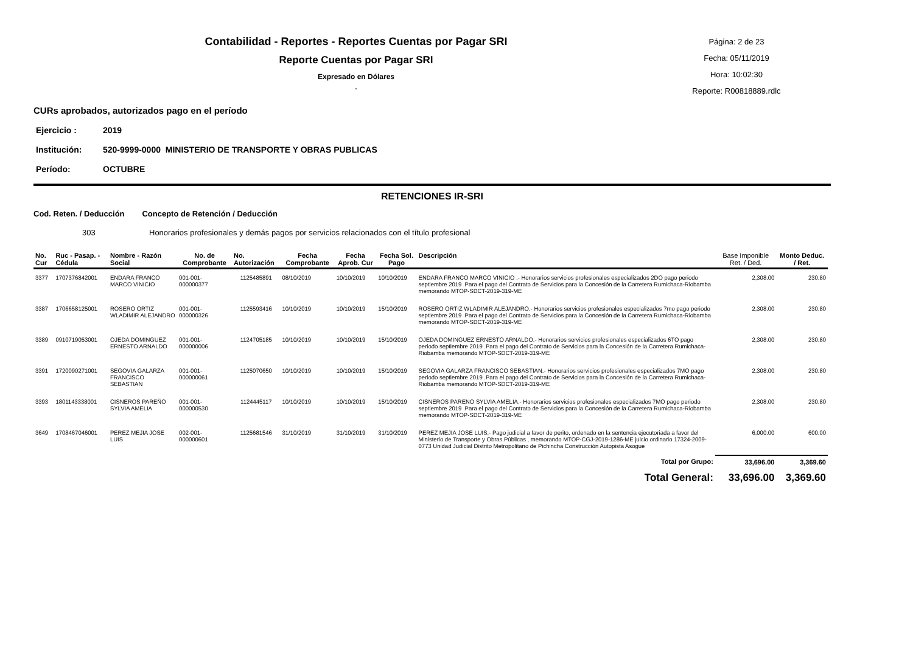Contabilidad - Reportes - Reportes Cuentas por Pagar SRI
Reporte Cuentas por Pagar SRI
Expresado en Dólares
.
Página: 2 de 23
Fecha: 05/11/2019
Hora: 10:02:30
Reporte: R00818889.rdlc
CURs aprobados, autorizados pago en el período
Ejercicio : 2019
Institución: 520-9999-0000 MINISTERIO DE TRANSPORTE Y OBRAS PUBLICAS
Período: OCTUBRE
RETENCIONES IR-SRI
Cod. Reten. / Deducción Concepto de Retención / Deducción
303 Honorarios profesionales y demás pagos por servicios relacionados con el título profesional
| No. Cur | Ruc - Pasap. - Cédula | Nombre - Razón Social | No. de Comprobante | No. Autorización | Fecha Comprobante | Fecha Aprob. Cur | Fecha Sol. Pago | Descripción | Base Imponible Ret. / Ded. | Monto Deduc. / Ret. |
| --- | --- | --- | --- | --- | --- | --- | --- | --- | --- | --- |
| 3377 | 1707376842001 | ENDARA FRANCO MARCO VINICIO | 001-001-000000377 | 1125485891 | 08/10/2019 | 10/10/2019 | 10/10/2019 | ENDARA FRANCO MARCO VINICIO .- Honorarios servicios profesionales especializados 2DO pago periodo septiembre 2019 .Para el pago del Contrato de Servicios para la Concesión de la Carretera Rumichaca-Riobamba memorando MTOP-SDCT-2019-319-ME | 2,308.00 | 230.80 |
| 3387 | 1706658125001 | ROSERO ORTIZ WLADIMIR ALEJANDRO | 001-001-000000326 | 1125593416 | 10/10/2019 | 10/10/2019 | 15/10/2019 | ROSERO ORTIZ WLADIMIR ALEJANDRO.- Honorarios servicios profesionales especializados 7mo pago periodo septiembre 2019 .Para el pago del Contrato de Servicios para la Concesión de la Carretera Rumichaca-Riobamba memorando MTOP-SDCT-2019-319-ME | 2,308.00 | 230.80 |
| 3389 | 0910719053001 | OJEDA DOMINGUEZ ERNESTO ARNALDO | 001-001-000000006 | 1124705185 | 10/10/2019 | 10/10/2019 | 15/10/2019 | OJEDA DOMINGUEZ ERNESTO ARNALDO.- Honorarios servicios profesionales especializados 6TO pago periodo septiembre 2019 .Para el pago del Contrato de Servicios para la Concesión de la Carretera Rumichaca-Riobamba memorando MTOP-SDCT-2019-319-ME | 2,308.00 | 230.80 |
| 3391 | 1720090271001 | SEGOVIA GALARZA FRANCISCO SEBASTIAN | 001-001-000000061 | 1125070650 | 10/10/2019 | 10/10/2019 | 15/10/2019 | SEGOVIA GALARZA FRANCISCO SEBASTIAN.- Honorarios servicios profesionales especializados 7MO pago periodo septiembre 2019 .Para el pago del Contrato de Servicios para la Concesión de la Carretera Rumichaca-Riobamba memorando MTOP-SDCT-2019-319-ME | 2,308.00 | 230.80 |
| 3393 | 1801143338001 | CISNEROS PAREÑO SYLVIA AMELIA | 001-001-000000530 | 1124445117 | 10/10/2019 | 10/10/2019 | 15/10/2019 | CISNEROS PARENO SYLVIA AMELIA.- Honorarios servicios profesionales especializados 7MO pago periodo septiembre 2019 .Para el pago del Contrato de Servicios para la Concesión de la Carretera Rumichaca-Riobamba memorando MTOP-SDCT-2019-319-ME | 2,308.00 | 230.80 |
| 3649 | 1708467046001 | PEREZ MEJIA JOSE LUIS | 002-001-000000601 | 1125681546 | 31/10/2019 | 31/10/2019 | 31/10/2019 | PEREZ MEJIA JOSE LUIS.- Pago judicial a favor de perito, ordenado en la sentencia ejecutoriada a favor del Ministerio de Transporte y Obras Públicas , memorando MTOP-CGJ-2019-1286-ME juicio ordinario 17324-2009-0773 Unidad Judicial Distrito Metropolitano de Pichincha Construcción Autopista Asogue | 6,000.00 | 600.00 |
| Total por Grupo: | | | | | | | | | 33,696.00 | 3,369.60 |
| Total General: | | | | | | | | | 33,696.00 | 3,369.60 |